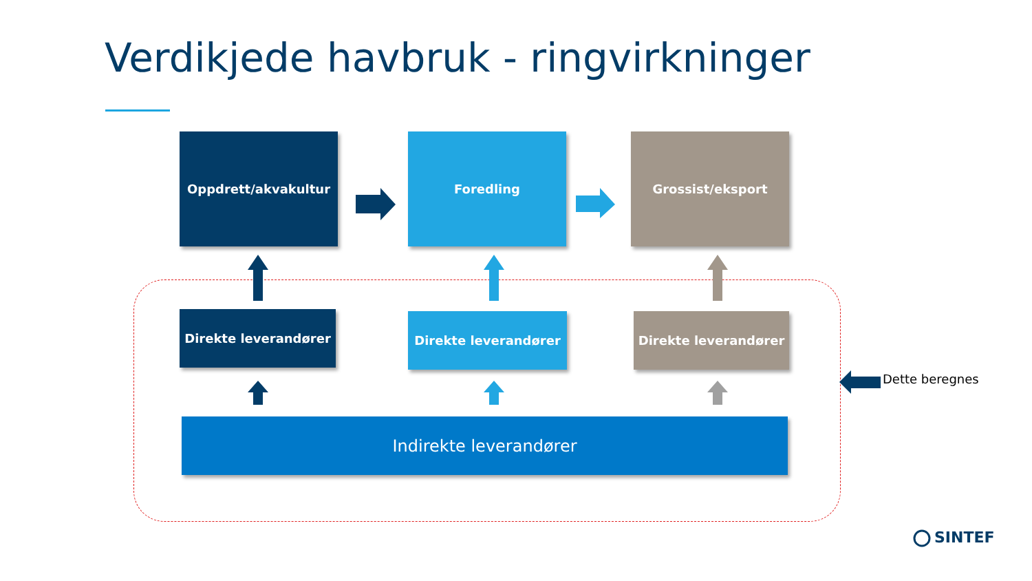Verdikjede havbruk - ringvirkninger
Oppdrett/akvakultur Foredling Grossist/eksport
Direkte leverandører Direkte leverandører Direkte leverandører
Indirekte leverandører
Dette beregnes
SINTEF